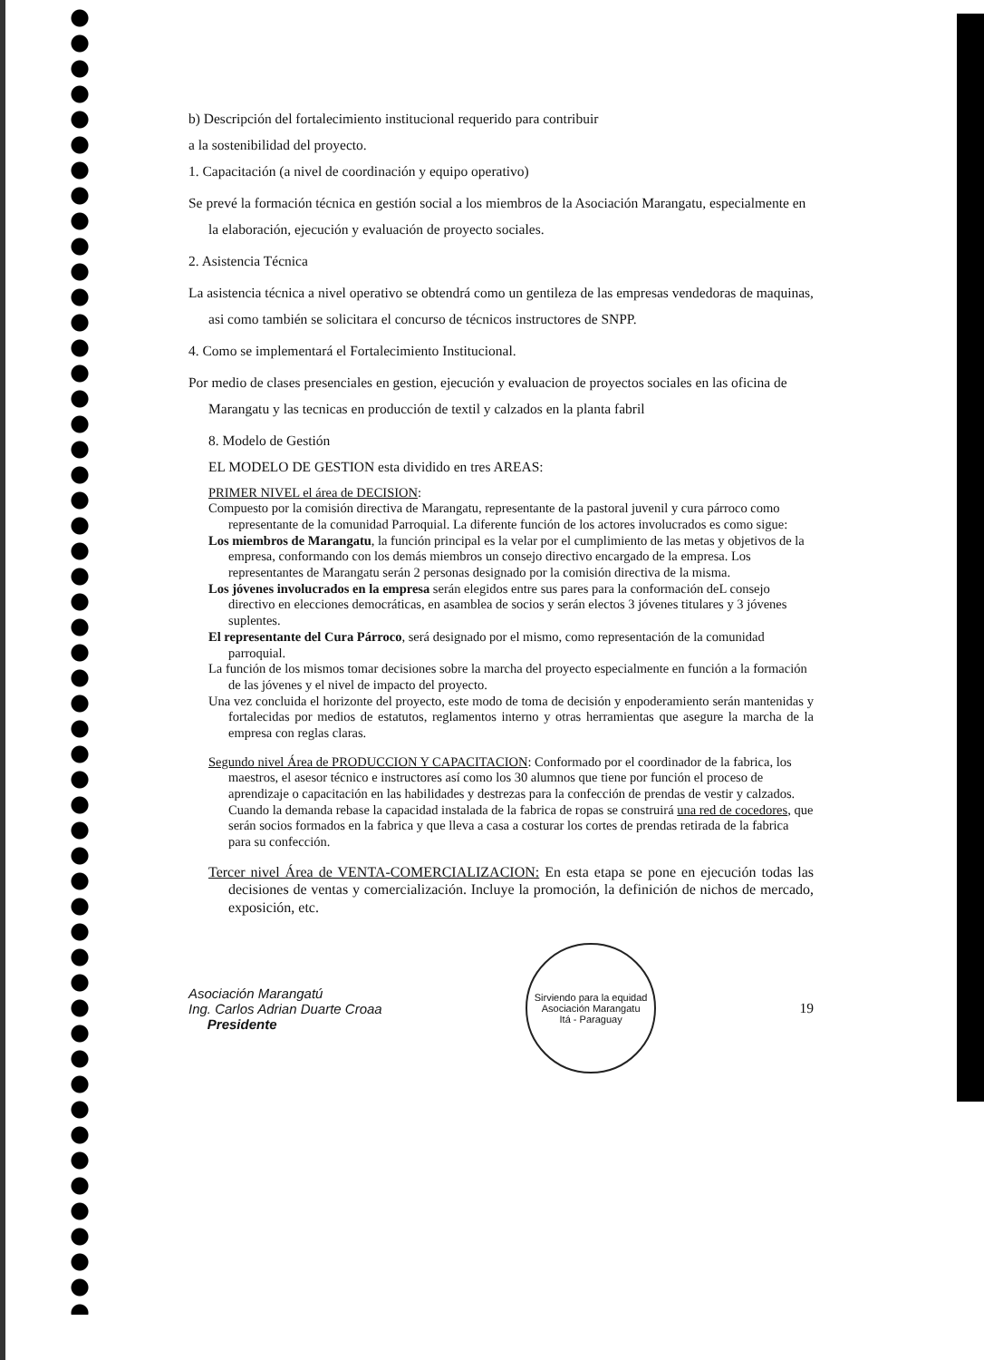b) Descripción del fortalecimiento institucional requerido para contribuir
a la sostenibilidad del proyecto.
1. Capacitación (a nivel de coordinación y equipo operativo)
Se prevé la formación técnica en gestión social a los miembros de la Asociación Marangatu, especialmente en la elaboración, ejecución y evaluación de proyecto sociales.
2. Asistencia Técnica
La asistencia técnica a nivel operativo se obtendrá como un gentileza de las empresas vendedoras de maquinas, asi como también se solicitara el concurso de técnicos instructores de SNPP.
4. Como se implementará el Fortalecimiento Institucional.
Por medio de clases presenciales en gestion, ejecución y evaluacion de proyectos sociales en las oficina de Marangatu y las tecnicas en producción de textil y calzados en la planta fabril
8. Modelo de Gestión
EL MODELO DE GESTION esta dividido en tres AREAS:
PRIMER NIVEL el área de DECISION:
Compuesto por la comisión directiva de Marangatu, representante de la pastoral juvenil y cura párroco como representante de la comunidad Parroquial. La diferente función de los actores involucrados es como sigue:
Los miembros de Marangatu, la función principal es la velar por el cumplimiento de las metas y objetivos de la empresa, conformando con los demás miembros un consejo directivo encargado de la empresa. Los representantes de Marangatu serán 2 personas designado por la comisión directiva de la misma.
Los jóvenes involucrados en la empresa serán elegidos entre sus pares para la conformación deL consejo directivo en elecciones democráticas, en asamblea de socios y serán electos 3 jóvenes titulares y 3 jóvenes suplentes.
El representante del Cura Párroco, será designado por el mismo, como representación de la comunidad parroquial.
La función de los mismos tomar decisiones sobre la marcha del proyecto especialmente en función a la formación de las jóvenes y el nivel de impacto del proyecto.
Una vez concluida el horizonte del proyecto, este modo de toma de decisión y enpoderamiento serán mantenidas y fortalecidas por medios de estatutos, reglamentos interno y otras herramientas que asegure la marcha de la empresa con reglas claras.
Segundo nivel Área de PRODUCCION Y CAPACITACION: Conformado por el coordinador de la fabrica, los maestros, el asesor técnico e instructores así como los 30 alumnos que tiene por función el proceso de aprendizaje o capacitación en las habilidades y destrezas para la confección de prendas de vestir y calzados. Cuando la demanda rebase la capacidad instalada de la fabrica de ropas se construirá una red de cocedores, que serán socios formados en la fabrica y que lleva a casa a costurar los cortes de prendas retirada de la fabrica para su confección.
Tercer nivel Área de VENTA-COMERCIALIZACION: En esta etapa se pone en ejecución todas las decisiones de ventas y comercialización. Incluye la promoción, la definición de nichos de mercado, exposición, etc.
Asociación Marangatú
Ing. Carlos Adrian Duarte Croaa
Presidente
Sirviendo para la equidad
Asociación Marangatu
Itá - Paraguay
19